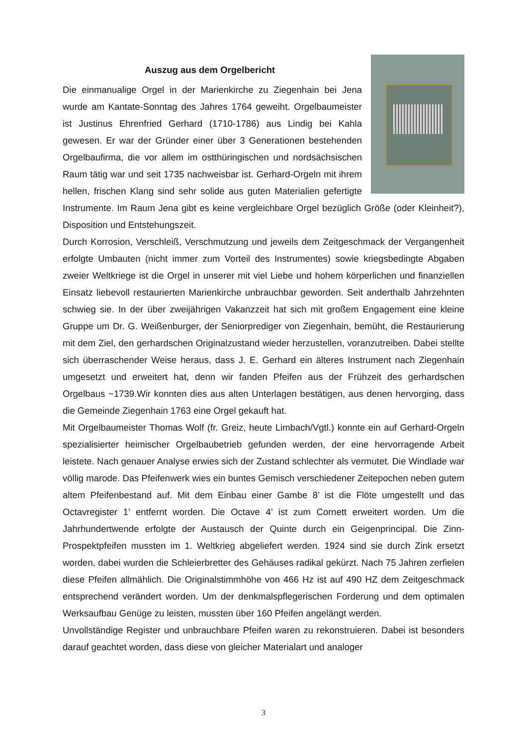Auszug aus dem Orgelbericht
Die einmanualige Orgel in der Marienkirche zu Ziegenhain bei Jena wurde am Kantate-Sonntag des Jahres 1764 geweiht. Orgelbaumeister ist Justinus Ehrenfried Gerhard (1710-1786) aus Lindig bei Kahla gewesen. Er war der Gründer einer über 3 Generationen bestehenden Orgelbaufirma, die vor allem im ostthüringischen und nordsächsischen Raum tätig war und seit 1735 nachweisbar ist. Gerhard-Orgeln mit ihrem hellen, frischen Klang sind sehr solide aus guten Materialien gefertigte Instrumente. Im Raum Jena gibt es keine vergleichbare Orgel bezüglich Größe (oder Kleinheit?), Disposition und Entstehungszeit.
Durch Korrosion, Verschleiß, Verschmutzung und jeweils dem Zeitgeschmack der Vergangenheit erfolgte Umbauten (nicht immer zum Vorteil des Instrumentes) sowie kriegsbedingte Abgaben zweier Weltkriege ist die Orgel in unserer mit viel Liebe und hohem körperlichen und finanziellen Einsatz liebevoll restaurierten Marienkirche unbrauchbar geworden. Seit anderthalb Jahrzehnten schwieg sie. In der über zweijährigen Vakanzzeit hat sich mit großem Engagement eine kleine Gruppe um Dr. G. Weißenburger, der Seniorprediger von Ziegenhain, bemüht, die Restaurierung mit dem Ziel, den gerhardschen Originalzustand wieder herzustellen, voranzutreiben. Dabei stellte sich überraschender Weise heraus, dass J. E. Gerhard ein älteres Instrument nach Ziegenhain umgesetzt und erweitert hat, denn wir fanden Pfeifen aus der Frühzeit des gerhardschen Orgelbaus ~1739.Wir konnten dies aus alten Unterlagen bestätigen, aus denen hervorging, dass die Gemeinde Ziegenhain 1763 eine Orgel gekauft hat.
Mit Orgelbaumeister Thomas Wolf (fr. Greiz, heute Limbach/Vgtl.) konnte ein auf Gerhard-Orgeln spezialisierter heimischer Orgelbaubetrieb gefunden werden, der eine hervorragende Arbeit leistete. Nach genauer Analyse erwies sich der Zustand schlechter als vermutet. Die Windlade war völlig marode. Das Pfeifenwerk wies ein buntes Gemisch verschiedener Zeitepochen neben gutem altem Pfeifenbestand auf. Mit dem Einbau einer Gambe 8’ ist die Flöte umgestellt und das Octavregister 1’ entfernt worden. Die Octave 4’ ist zum Cornett erweitert worden. Um die Jahrhundertwende erfolgte der Austausch der Quinte durch ein Geigenprincipal. Die Zinn-Prospektpfeifen mussten im 1. Weltkrieg abgeliefert werden. 1924 sind sie durch Zink ersetzt worden, dabei wurden die Schleierbretter des Gehäuses radikal gekürzt. Nach 75 Jahren zerfielen diese Pfeifen allmählich. Die Originalstimmhöhe von 466 Hz ist auf 490 HZ dem Zeitgeschmack entsprechend verändert worden. Um der denkmalspflegerischen Forderung und dem optimalen Werksaufbau Genüge zu leisten, mussten über 160 Pfeifen angelängt werden.
Unvollständige Register und unbrauchbare Pfeifen waren zu rekonstruieren. Dabei ist besonders darauf geachtet worden, dass diese von gleicher Materialart und analoger
3